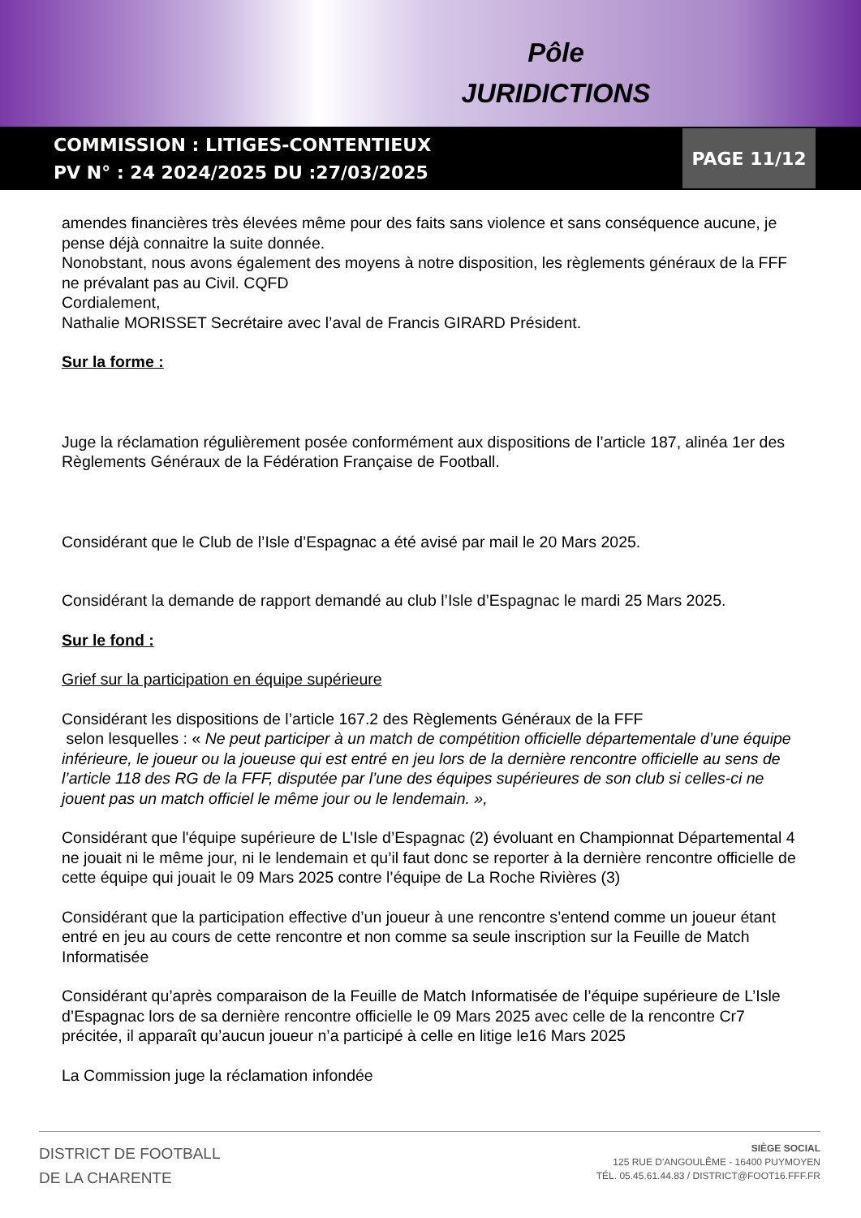Pôle
JURIDICTIONS
COMMISSION : LITIGES-CONTENTIEUX
PV N° : 24 2024/2025 DU :27/03/2025
PAGE 11/12
amendes financières très élevées même pour des faits sans violence et sans conséquence aucune, je pense déjà connaitre la suite donnée.
Nonobstant, nous avons également des moyens à notre disposition, les règlements généraux de la FFF ne prévalant pas au Civil. CQFD
Cordialement,
Nathalie MORISSET Secrétaire avec l’aval de Francis GIRARD Président.
Sur la forme :
Juge la réclamation régulièrement posée conformément aux dispositions de l’article 187, alinéa 1er des Règlements Généraux de la Fédération Française de Football.
Considérant que le Club de l’Isle d’Espagnac a été avisé par mail le 20 Mars 2025.
Considérant la demande de rapport demandé au club l’Isle d’Espagnac le mardi 25 Mars 2025.
Sur le fond :
Grief sur la participation en équipe supérieure
Considérant les dispositions de l’article 167.2 des Règlements Généraux de la FFF
selon lesquelles : « Ne peut participer à un match de compétition officielle départementale d’une équipe inférieure, le joueur ou la joueuse qui est entré en jeu lors de la dernière rencontre officielle au sens de l’article 118 des RG de la FFF, disputée par l’une des équipes supérieures de son club si celles-ci ne jouent pas un match officiel le même jour ou le lendemain. »,
Considérant que l'équipe supérieure de L’Isle d’Espagnac (2) évoluant en Championnat Départemental 4 ne jouait ni le même jour, ni le lendemain et qu’il faut donc se reporter à la dernière rencontre officielle de cette équipe qui jouait le 09 Mars 2025 contre l’équipe de La Roche Rivières (3)
Considérant que la participation effective d’un joueur à une rencontre s’entend comme un joueur étant entré en jeu au cours de cette rencontre et non comme sa seule inscription sur la Feuille de Match Informatisée
Considérant qu’après comparaison de la Feuille de Match Informatisée de l’équipe supérieure de L’Isle d’Espagnac lors de sa dernière rencontre officielle le 09 Mars 2025 avec celle de la rencontre Cr7 précitée, il apparaît qu’aucun joueur n’a participé à celle en litige le16 Mars 2025
La Commission juge la réclamation infondée
DISTRICT DE FOOTBALL
DE LA CHARENTE
SIÈGE SOCIAL
125 RUE D'ANGOULÊME - 16400 PUYMOYEN
TÉL. 05.45.61.44.83 / DISTRICT@FOOT16.FFF.FR